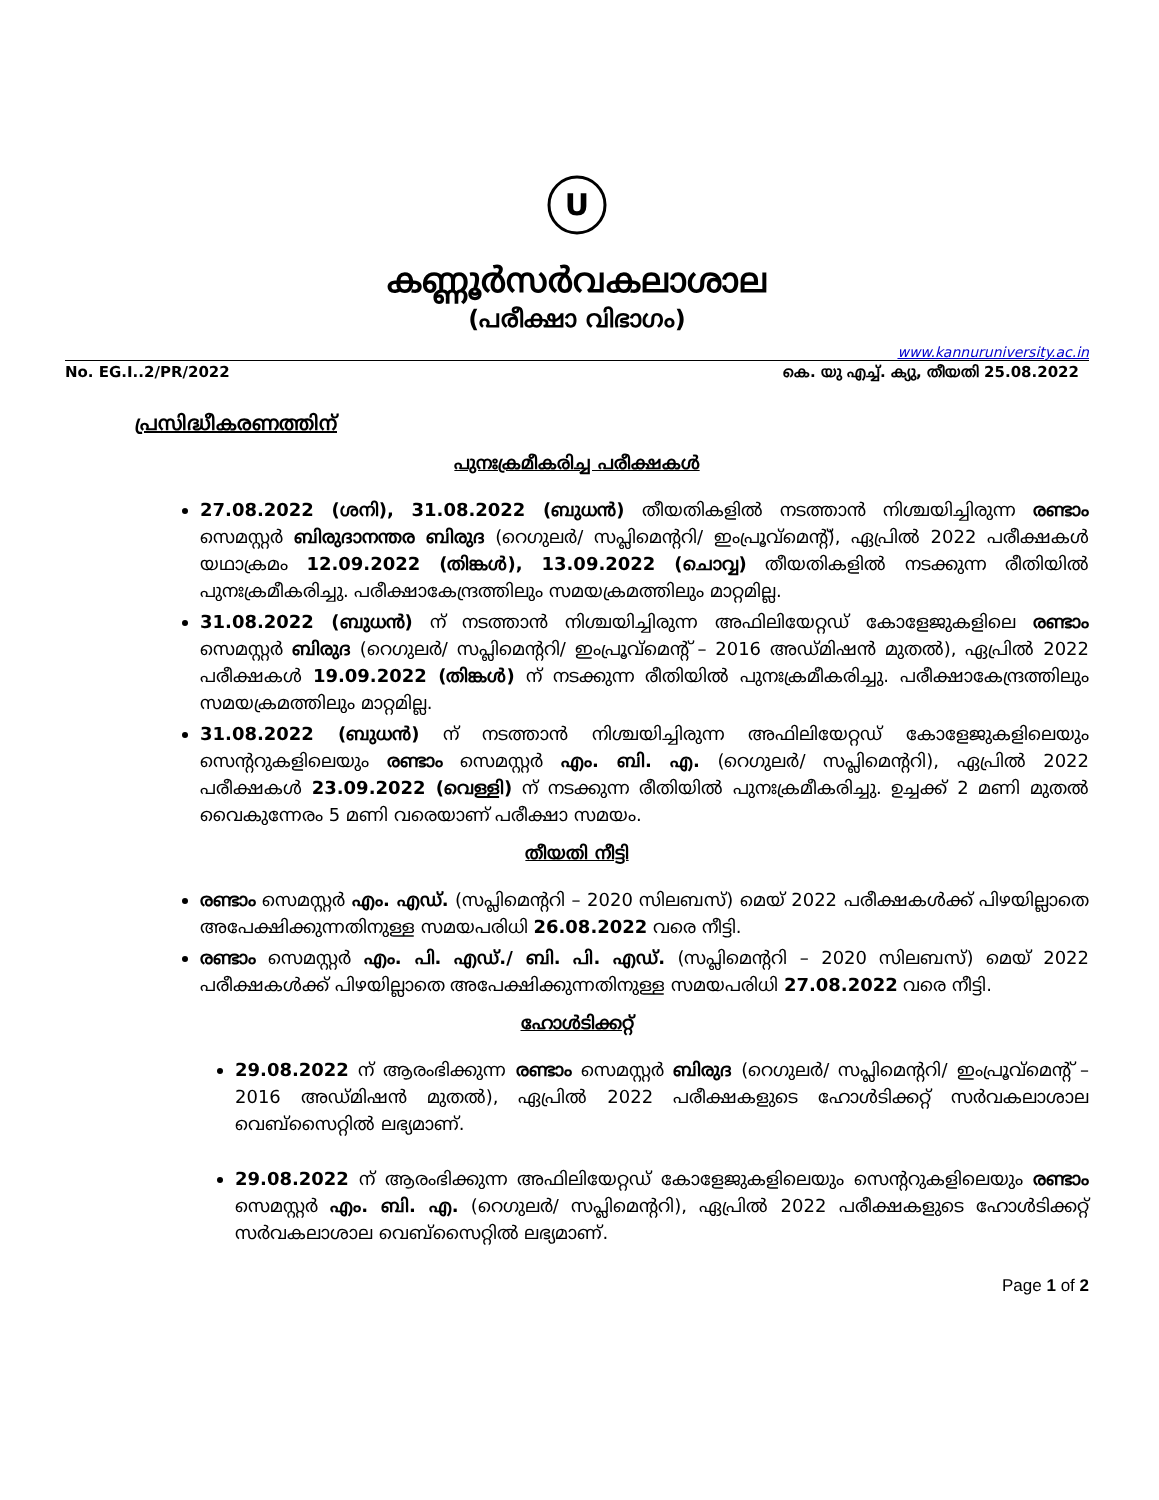U
കണ്ണൂർസർവകലാശാല
(പരീക്ഷാ വിഭാഗം)
www.kannuruniversity.ac.in
No. EG.I..2/PR/2022 കെ. യു എച്ച്. ക്യു, തീയതി 25.08.2022
പ്രസിദ്ധീകരണത്തിന്
പുനഃക്രമീകരിച്ച പരീക്ഷകൾ
27.08.2022 (ശനി), 31.08.2022 (ബുധൻ) തീയതികളിൽ നടത്താൻ നിശ്ചയിച്ചിരുന്ന രണ്ടാം സെമസ്റ്റർ ബിരുദാനന്തര ബിരുദ (റെഗുലർ/ സപ്ലിമെന്ററി/ ഇംപ്രൂവ്മെന്റ്), ഏപ്രിൽ 2022 പരീക്ഷകൾ യഥാക്രമം 12.09.2022 (തിങ്കൾ), 13.09.2022 (ചൊവ്വ) തീയതികളിൽ നടക്കുന്ന രീതിയിൽ പുനഃക്രമീകരിച്ചു. പരീക്ഷാകേന്ദ്രത്തിലും സമയക്രമത്തിലും മാറ്റമില്ല.
31.08.2022 (ബുധൻ) ന് നടത്താൻ നിശ്ചയിച്ചിരുന്ന അഫിലിയേറ്റഡ് കോളേജുകളിലെ രണ്ടാം സെമസ്റ്റർ ബിരുദ (റെഗുലർ/ സപ്ലിമെന്ററി/ ഇംപ്രൂവ്മെന്റ് – 2016 അഡ്മിഷൻ മുതൽ), ഏപ്രിൽ 2022 പരീക്ഷകൾ 19.09.2022 (തിങ്കൾ) ന് നടക്കുന്ന രീതിയിൽ പുനഃക്രമീകരിച്ചു. പരീക്ഷാകേന്ദ്രത്തിലും സമയക്രമത്തിലും മാറ്റമില്ല.
31.08.2022 (ബുധൻ) ന് നടത്താൻ നിശ്ചയിച്ചിരുന്ന അഫിലിയേറ്റഡ് കോളേജുകളിലെയും സെന്ററുകളിലെയും രണ്ടാം സെമസ്റ്റർ എം. ബി. എ. (റെഗുലർ/ സപ്ലിമെന്ററി), ഏപ്രിൽ 2022 പരീക്ഷകൾ 23.09.2022 (വെള്ളി) ന് നടക്കുന്ന രീതിയിൽ പുനഃക്രമീകരിച്ചു. ഉച്ചക്ക് 2 മണി മുതൽ വൈകുന്നേരം 5 മണി വരെയാണ് പരീക്ഷാ സമയം.
തീയതി നീട്ടി
രണ്ടാം സെമസ്റ്റർ എം. എഡ്. (സപ്ലിമെന്ററി – 2020 സിലബസ്) മെയ് 2022 പരീക്ഷകൾക്ക് പിഴയില്ലാതെ അപേക്ഷിക്കുന്നതിനുള്ള സമയപരിധി 26.08.2022 വരെ നീട്ടി.
രണ്ടാം സെമസ്റ്റർ എം. പി. എഡ്./ ബി. പി. എഡ്. (സപ്ലിമെന്ററി – 2020 സിലബസ്) മെയ് 2022 പരീക്ഷകൾക്ക് പിഴയില്ലാതെ അപേക്ഷിക്കുന്നതിനുള്ള സമയപരിധി 27.08.2022 വരെ നീട്ടി.
ഹോൾടിക്കറ്റ്
29.08.2022 ന് ആരംഭിക്കുന്ന രണ്ടാം സെമസ്റ്റർ ബിരുദ (റെഗുലർ/ സപ്ലിമെന്ററി/ ഇംപ്രൂവ്മെന്റ് – 2016 അഡ്മിഷൻ മുതൽ), ഏപ്രിൽ 2022 പരീക്ഷകളുടെ ഹോൾടിക്കറ്റ് സർവകലാശാല വെബ്സൈറ്റിൽ ലഭ്യമാണ്.
29.08.2022 ന് ആരംഭിക്കുന്ന അഫിലിയേറ്റഡ് കോളേജുകളിലെയും സെന്ററുകളിലെയും രണ്ടാം സെമസ്റ്റർ എം. ബി. എ. (റെഗുലർ/ സപ്ലിമെന്ററി), ഏപ്രിൽ 2022 പരീക്ഷകളുടെ ഹോൾടിക്കറ്റ് സർവകലാശാല വെബ്സൈറ്റിൽ ലഭ്യമാണ്.
Page 1 of 2